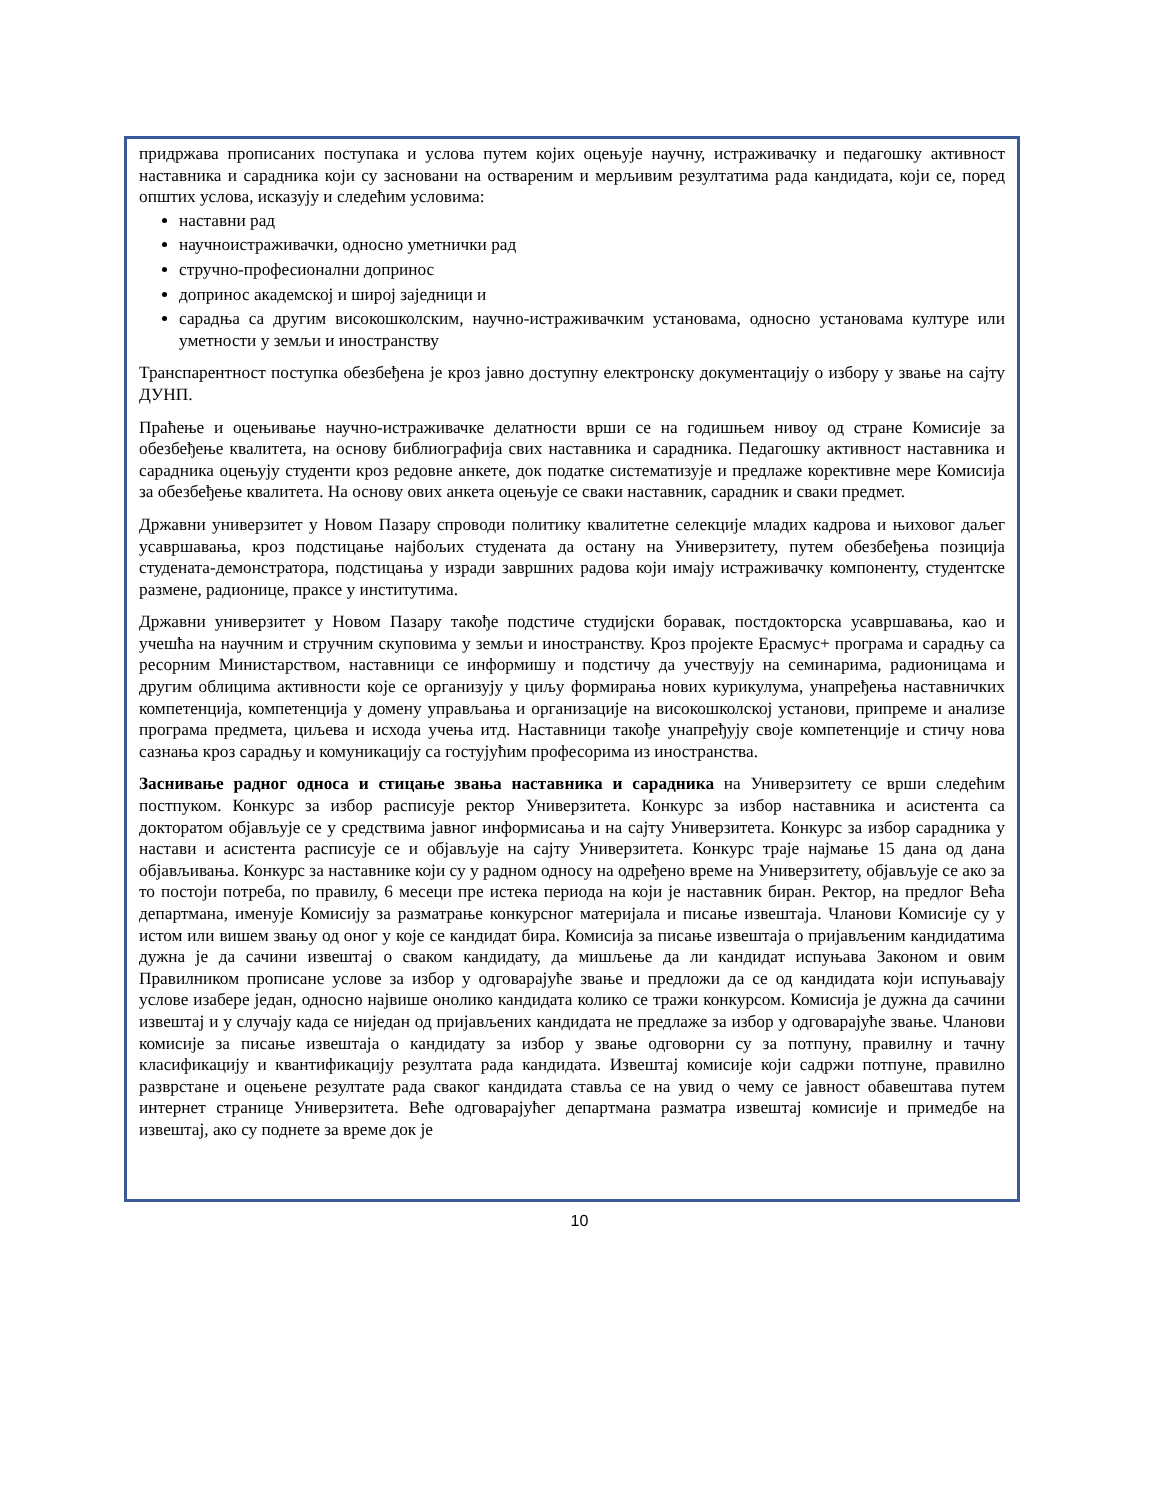придржава прописаних поступака и услова путем којих оцењује научну, истраживачку и педагошку активност наставника и сарадника који су засновани на оствареним и мерљивим резултатима рада кандидата, који се, поред општих услова, исказују и следећим условима:
наставни рад
научноистраживачки, односно уметнички рад
стручно-професионални допринос
допринос академској и широј заједници и
сарадња са другим високошколским, научно-истраживачким установама, односно установама културе или уметности у земљи и иностранству
Транспарентност поступка обезбеђена је кроз јавно доступну електронску документацију о избору у звање на сајту ДУНП.
Праћење и оцењивање научно-истраживачке делатности врши се на годишњем нивоу од стране Комисије за обезбеђење квалитета, на основу библиографија свих наставника и сарадника. Педагошку активност наставника и сарадника оцењују студенти кроз редовне анкете, док податке систематизује и предлаже корективне мере Комисија за обезбеђење квалитета. На основу ових анкета оцењује се сваки наставник, сарадник и сваки предмет.
Државни универзитет у Новом Пазару спроводи политику квалитетне селекције младих кадрова и њиховог даљег усавршавања, кроз подстицање најбољих студената да остану на Универзитету, путем обезбеђења позиција студената-демонстратора, подстицања у изради завршних радова који имају истраживачку компоненту, студентске размене, радионице, праксе у институтима.
Државни универзитет у Новом Пазару такође подстиче студијски боравак, постдокторска усавршавања, као и учешћа на научним и стручним скуповима у земљи и иностранству. Кроз пројекте Ерасмус+ програма и сарадњу са ресорним Министарством, наставници се информишу и подстичу да учествују на семинарима, радионицама и другим облицима активности које се организују у циљу формирања нових курикулума, унапређења наставничких компетенција, компетенција у домену управљања и организације на високошколској установи, припреме и анализе програма предмета, циљева и исхода учења итд. Наставници такође унапређују своје компетенције и стичу нова сазнања кроз сарадњу и комуникацију са гостујућим професорима из иностранства.
Заснивање радног односа и стицање звања наставника и сарадника на Универзитету се врши следећим постпуком. Конкурс за избор расписује ректор Универзитета. Конкурс за избор наставника и асистента са докторатом објављује се у средствима јавног информисања и на сајту Универзитета. Конкурс за избор сарадника у настави и асистента расписује се и објављује на сајту Универзитета. Конкурс траје најмање 15 дана од дана објављивања. Конкурс за наставнике који су у радном односу на одређено време на Универзитету, објављује се ако за то постоји потреба, по правилу, 6 месеци пре истека периода на који је наставник биран. Ректор, на предлог Већа департмана, именује Комисију за разматрање конкурсног материјала и писање извештаја. Чланови Комисије су у истом или вишем звању од оног у које се кандидат бира. Комисија за писање извештаја о пријављеним кандидатима дужна је да сачини извештај о сваком кандидату, да мишљење да ли кандидат испуњава Законом и овим Правилником прописане услове за избор у одговарајуће звање и предложи да се од кандидата који испуњавају услове изабере један, односно највише онолико кандидата колико се тражи конкурсом. Комисија је дужна да сачини извештај и у случају када се ниједан од пријављених кандидата не предлаже за избор у одговарајуће звање. Чланови комисије за писање извештаја о кандидату за избор у звање одговорни су за потпуну, правилну и тачну класификацију и квантификацију резултата рада кандидата. Извештај комисије који садржи потпуне, правилно разврстане и оцењене резултате рада сваког кандидата ставља се на увид о чему се јавност обавештава путем интернет странице Универзитета. Веће одговарајућег департмана разматра извештај комисије и примедбе на извештај, ако су поднете за време док је
10